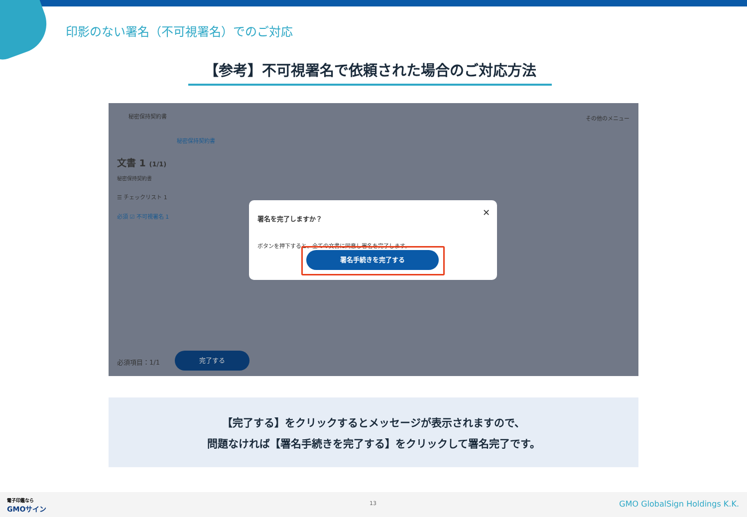印影のない署名（不可視署名）でのご対応
【参考】不可視署名で依頼された場合のご対応方法
秘密保持契約書 その他のメニュー
秘密保持契約書
文書 1 (1/1)
秘密保持契約書
☰ チェックリスト 1
必須 ☑ 不可視署名 1
必須項目：1/1
完了する
署名を完了しますか？ ✕
ボタンを押下すると、全ての文書に同意し署名を完了します。
署名手続きを完了する
【完了する】をクリックするとメッセージが表示されますので、
問題なければ【署名手続きを完了する】をクリックして署名完了です。
電子印鑑なら
GMOサイン
13 GMO GlobalSign Holdings K.K.